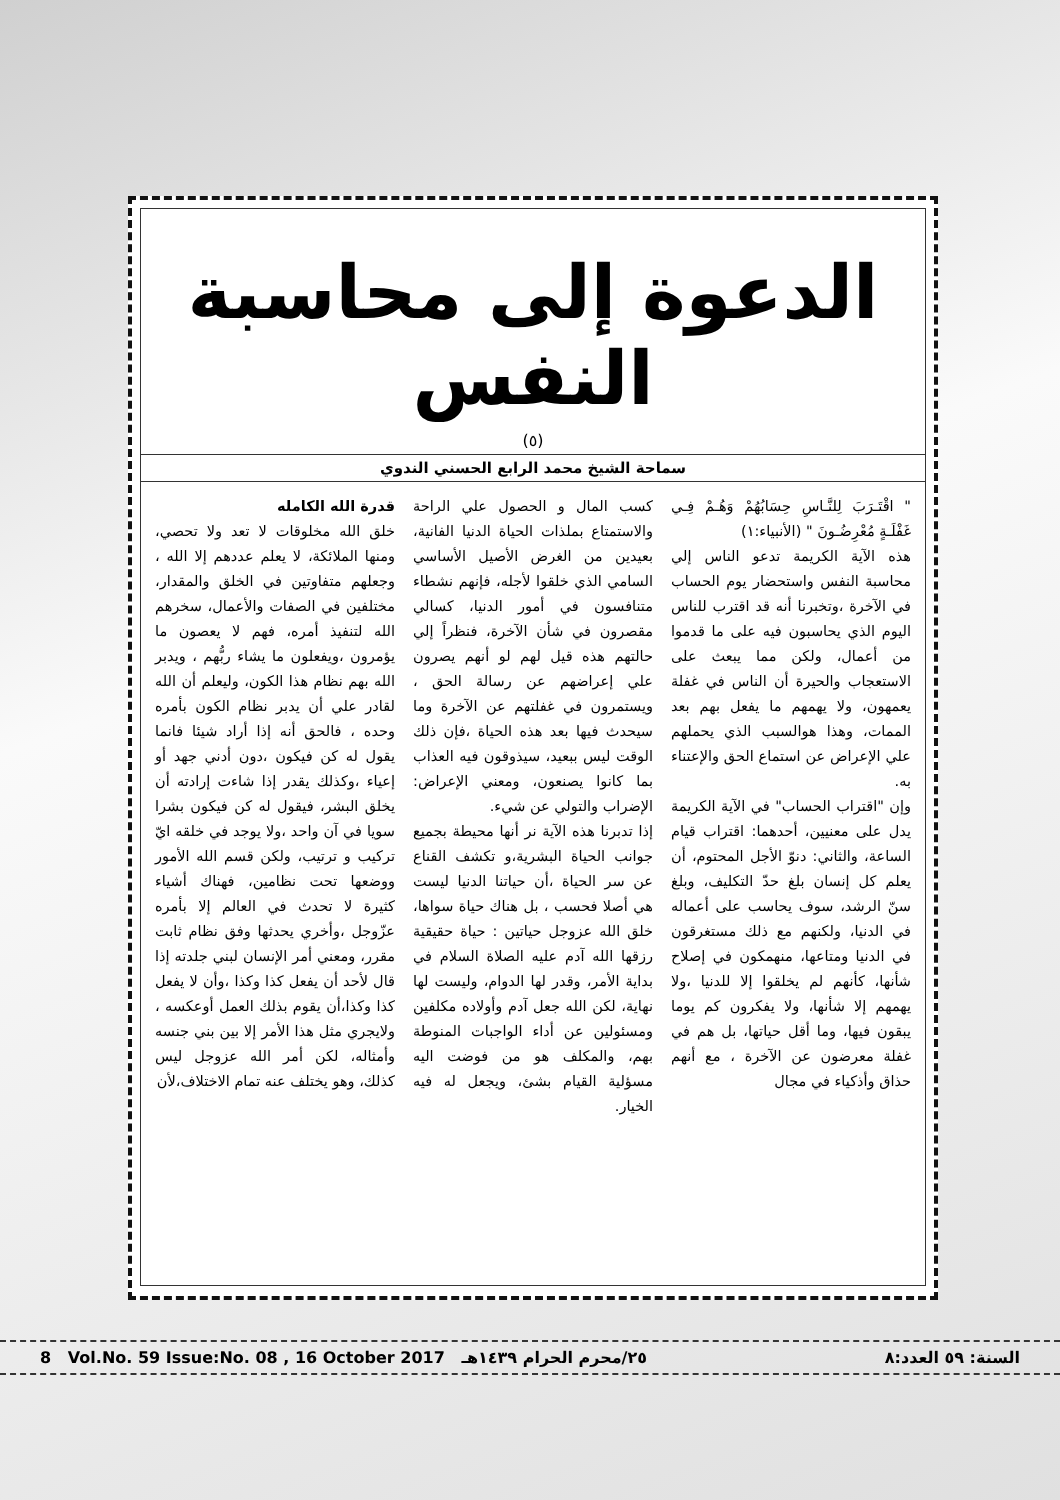الدعوة إلى محاسبة النفس
(٥)
سماحة الشيخ محمد الرابع الحسني الندوي
" اقْتَـرَبَ لِلنَّـاسِ حِسَابُهُمْ وَهُـمْ فِـي غَفْلَـةٍ مُعْرِضُـونَ " (الأنبياء:١)
هذه الآية الكريمة تدعو الناس إلي محاسبة النفس واستحضار يوم الحساب في الآخرة ،وتخبرنا أنه قد اقترب للناس اليوم الذي يحاسبون فيه على ما قدموا من أعمال، ولكن مما يبعث على الاستعجاب والحيرة أن الناس في غفلة يعمهون، ولا يهمهم ما يفعل بهم بعد الممات، وهذا هوالسبب الذي يحملهم علي الإعراض عن استماع الحق والإعتناء به.
وإن "اقتراب الحساب" في الآية الكريمة يدل على معنيين، أحدهما: اقتراب قيام الساعة، والثاني: دنوّ الأجل المحتوم، أن يعلم كل إنسان بلغ حدّ التكليف، وبلغ سنّ الرشد، سوف يحاسب على أعماله في الدنيا، ولكنهم مع ذلك مستغرقون في الدنيا ومتاعها، منهمكون في إصلاح شأنها، كأنهم لم يخلقوا إلا للدنيا ،ولا يهمهم إلا شأنها، ولا يفكرون كم يوما يبقون فيها، وما أقل حياتها، بل هم في غفلة معرضون عن الآخرة ، مع أنهم حذاق وأذكياء في مجال
كسب المال و الحصول علي الراحة والاستمتاع بملذات الحياة الدنيا الفانية، بعيدين من الغرض الأصيل الأساسي السامي الذي خلقوا لأجله، فإنهم نشطاء متنافسون في أمور الدنيا، كسالي مقصرون في شأن الآخرة، فنظراً إلي حالتهم هذه قيل لهم لو أنهم يصرون علي إعراضهم عن رسالة الحق ، ويستمرون في غفلتهم عن الآخرة وما سيحدث فيها بعد هذه الحياة ،فإن ذلك الوقت ليس ببعيد، سيذوقون فيه العذاب بما كانوا يصنعون، ومعني الإعراض: الإضراب والتولي عن شيء.
إذا تدبرنا هذه الآية نر أنها محيطة بجميع جوانب الحياة البشرية،و تكشف القناع عن سر الحياة ،أن حياتنا الدنيا ليست هي أصلا فحسب ، بل هناك حياة سواها، خلق الله عزوجل حياتين : حياة حقيقية رزقها الله آدم عليه الصلاة السلام في بداية الأمر، وقدر لها الدوام، وليست لها نهاية، لكن الله جعل آدم وأولاده مكلفين ومسئولين عن أداء الواجبات المنوطة بهم، والمكلف هو من فوضت اليه مسؤلية القيام بشئ، ويجعل له فيه الخيار.
قدرة الله الكامله
خلق الله مخلوقات لا تعد ولا تحصي، ومنها الملائكة، لا يعلم عددهم إلا الله ، وجعلهم متفاوتين في الخلق والمقدار، مختلفين في الصفات والأعمال، سخرهم الله لتنفيذ أمره، فهم لا يعصون ما يؤمرون ،ويفعلون ما يشاء ربُّهم ، ويدبر الله بهم نظام هذا الكون، وليعلم أن الله لقادر علي أن يدبر نظام الكون بأمره وحده ، فالحق أنه إذا أراد شيئا فانما يقول له كن فيكون ،دون أدني جهد أو إعياء ،وكذلك يقدر إذا شاءت إرادته أن يخلق البشر، فيقول له كن فيكون بشرا سويا في آن واحد ،ولا يوجد في خلقه ايّ تركيب و ترتيب، ولكن قسم الله الأمور ووضعها تحت نظامين، فهناك أشياء كثيرة لا تحدث في العالم إلا بأمره عزّوجل ،وأخري يحدثها وفق نظام ثابت مقرر، ومعني أمر الإنسان لبني جلدته إذا قال لأحد أن يفعل كذا وكذا ،وأن لا يفعل كذا وكذا،أن يقوم بذلك العمل أوعكسه ، ولايجري مثل هذا الأمر إلا بين بني جنسه وأمثاله، لكن أمر الله عزوجل ليس كذلك، وهو يختلف عنه تمام الاختلاف،لأن
8 Vol.No. 59 Issue:No. 08 , 16 October 2017 ٢٥/محرم الحرام ١٤٣٩هـ السنة: ٥٩ العدد:٨